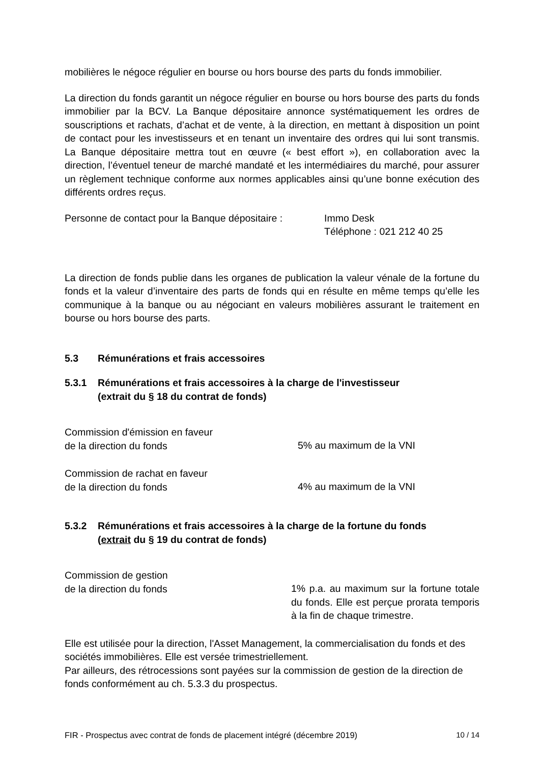mobilières le négoce régulier en bourse ou hors bourse des parts du fonds immobilier.
La direction du fonds garantit un négoce régulier en bourse ou hors bourse des parts du fonds immobilier par la BCV. La Banque dépositaire annonce systématiquement les ordres de souscriptions et rachats, d’achat et de vente, à la direction, en mettant à disposition un point de contact pour les investisseurs et en tenant un inventaire des ordres qui lui sont transmis. La Banque dépositaire mettra tout en œuvre (« best effort »), en collaboration avec la direction, l’éventuel teneur de marché mandaté et les intermédiaires du marché, pour assurer un règlement technique conforme aux normes applicables ainsi qu’une bonne exécution des différents ordres reçus.
Personne de contact pour la Banque dépositaire :
Immo Desk
Téléphone : 021 212 40 25
La direction de fonds publie dans les organes de publication la valeur vénale de la fortune du fonds et la valeur d’inventaire des parts de fonds qui en résulte en même temps qu’elle les communique à la banque ou au négociant en valeurs mobilières assurant le traitement en bourse ou hors bourse des parts.
5.3 Rémunérations et frais accessoires
5.3.1 Rémunérations et frais accessoires à la charge de l'investisseur
(extrait du § 18 du contrat de fonds)
Commission d'émission en faveur
de la direction du fonds
5% au maximum de la VNI
Commission de rachat en faveur
de la direction du fonds
4% au maximum de la VNI
5.3.2 Rémunérations et frais accessoires à la charge de la fortune du fonds
(extrait du § 19 du contrat de fonds)
Commission de gestion
de la direction du fonds
1% p.a. au maximum sur la fortune totale du fonds. Elle est perçue prorata temporis à la fin de chaque trimestre.
Elle est utilisée pour la direction, l'Asset Management, la commercialisation du fonds et des sociétés immobilières. Elle est versée trimestriellement.
Par ailleurs, des rétrocessions sont payées sur la commission de gestion de la direction de fonds conformément au ch. 5.3.3 du prospectus.
FIR - Prospectus avec contrat de fonds de placement intégré (décembre 2019) 10 / 14